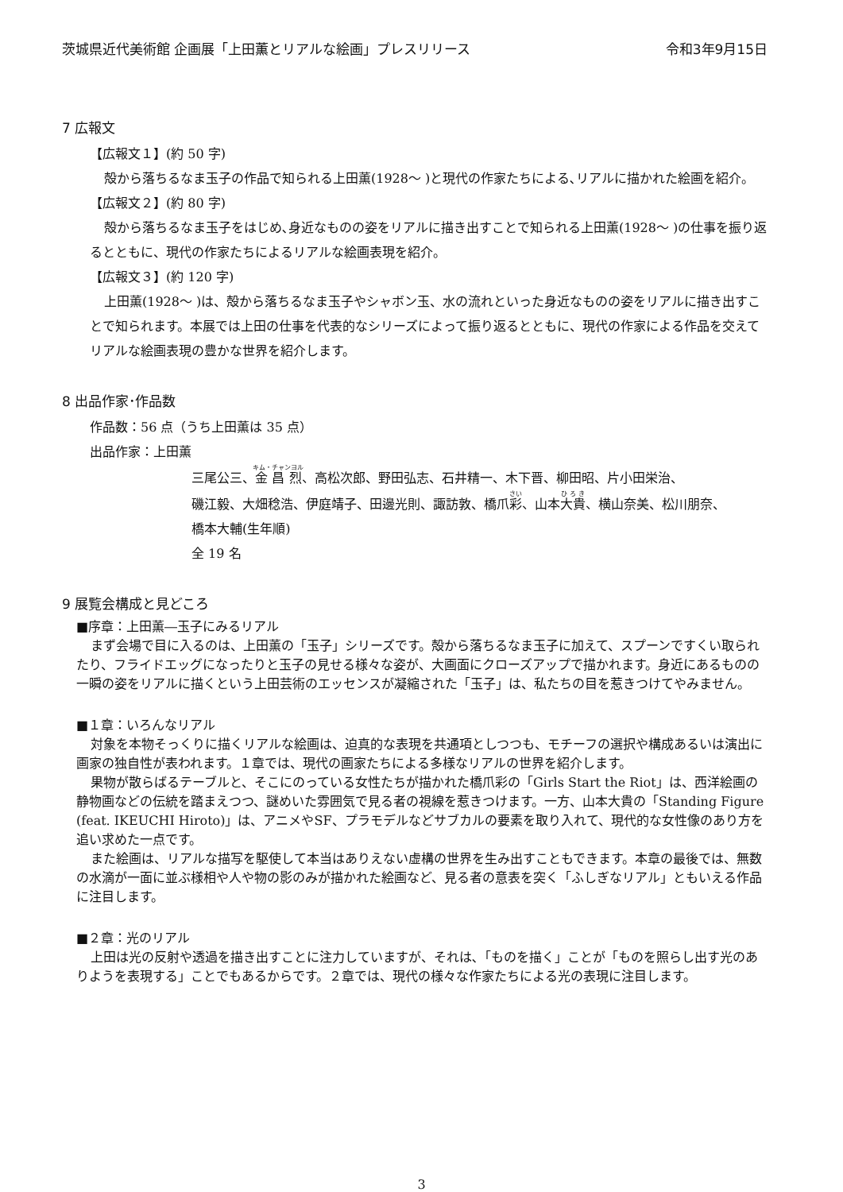茨城県近代美術館 企画展「上田薫とリアルな絵画」プレスリリース 令和3年9月15日
7 広報文
【広報文１】(約 50 字)
殻から落ちるなま玉子の作品で知られる上田薫(1928～ )と現代の作家たちによる､リアルに描かれた絵画を紹介。
【広報文２】(約 80 字)
殻から落ちるなま玉子をはじめ､身近なものの姿をリアルに描き出すことで知られる上田薫(1928～ )の仕事を振り返るとともに、現代の作家たちによるリアルな絵画表現を紹介。
【広報文３】(約 120 字)
上田薫(1928～ )は、殻から落ちるなま玉子やシャボン玉、水の流れといった身近なものの姿をリアルに描き出すことで知られます。本展では上田の仕事を代表的なシリーズによって振り返るとともに、現代の作家による作品を交えてリアルな絵画表現の豊かな世界を紹介します。
8 出品作家･作品数
作品数：56 点（うち上田薫は 35 点）
出品作家：上田薫
三尾公三、金昌烈、高松次郎、野田弘志、石井精一、木下晋、柳田昭、片小田栄治、
磯江毅、大畑稔浩、伊庭靖子、田邊光則、諏訪敦、橋爪彩、山本大貴、横山奈美、松川朋奈、
橋本大輔(生年順)
全 19 名
9 展覧会構成と見どころ
■序章：上田薫―玉子にみるリアル
まず会場で目に入るのは、上田薫の「玉子」シリーズです。殻から落ちるなま玉子に加えて、スプーンですくい取られたり、フライドエッグになったりと玉子の見せる様々な姿が、大画面にクローズアップで描かれます。身近にあるものの一瞬の姿をリアルに描くという上田芸術のエッセンスが凝縮された「玉子」は、私たちの目を惹きつけてやみません。
■１章：いろんなリアル
対象を本物そっくりに描くリアルな絵画は、迫真的な表現を共通項としつつも、モチーフの選択や構成あるいは演出に画家の独自性が表われます。１章では、現代の画家たちによる多様なリアルの世界を紹介します。
果物が散らばるテーブルと、そこにのっている女性たちが描かれた橋爪彩の「Girls Start the Riot」は、西洋絵画の静物画などの伝統を踏まえつつ、謎めいた雰囲気で見る者の視線を惹きつけます。一方、山本大貴の「Standing Figure (feat. IKEUCHI Hiroto)」は、アニメやSF、プラモデルなどサブカルの要素を取り入れて、現代的な女性像のあり方を追い求めた一点です。
また絵画は、リアルな描写を駆使して本当はありえない虚構の世界を生み出すこともできます。本章の最後では、無数の水滴が一面に並ぶ様相や人や物の影のみが描かれた絵画など、見る者の意表を突く「ふしぎなリアル」ともいえる作品に注目します。
■２章：光のリアル
上田は光の反射や透過を描き出すことに注力していますが、それは､「ものを描く」ことが「ものを照らし出す光のありようを表現する」ことでもあるからです。２章では、現代の様々な作家たちによる光の表現に注目します。
3